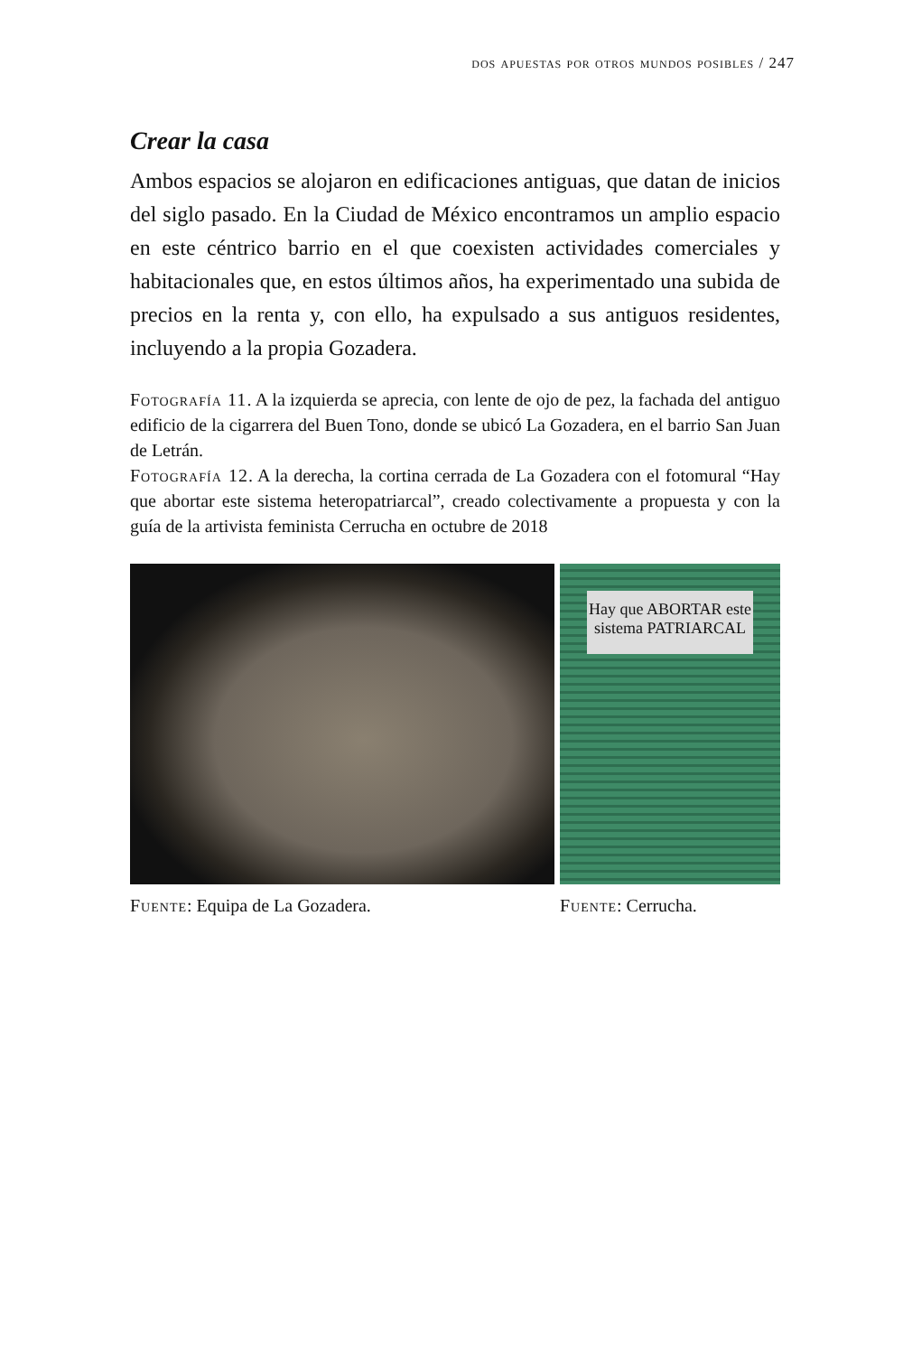dos apuestas por otros mundos posibles / 247
Crear la casa
Ambos espacios se alojaron en edificaciones antiguas, que datan de inicios del siglo pasado. En la Ciudad de México encontramos un amplio espacio en este céntrico barrio en el que coexisten actividades comerciales y habitacionales que, en estos últimos años, ha experimentado una subida de precios en la renta y, con ello, ha expulsado a sus antiguos residentes, incluyendo a la propia Gozadera.
Fotografía 11. A la izquierda se aprecia, con lente de ojo de pez, la fachada del antiguo edificio de la cigarrera del Buen Tono, donde se ubicó La Gozadera, en el barrio San Juan de Letrán.
Fotografía 12. A la derecha, la cortina cerrada de La Gozadera con el fotomural “Hay que abortar este sistema heteropatriarcal”, creado colectivamente a propuesta y con la guía de la artivista feminista Cerrucha en octubre de 2018
Hay que ABORTAR este sistema PATRIARCAL
Fuente: Equipa de La Gozadera. Fuente: Cerrucha.